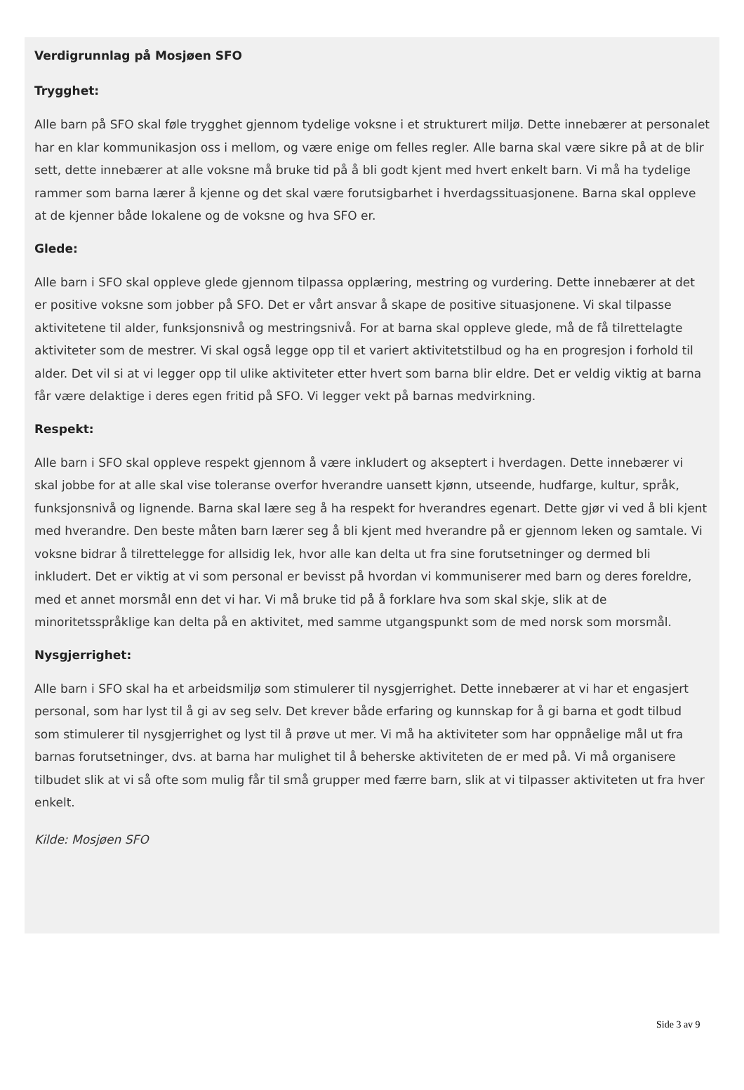Verdigrunnlag på Mosjøen SFO
Trygghet:
Alle barn på SFO skal føle trygghet gjennom tydelige voksne i et strukturert miljø. Dette innebærer at personalet har en klar kommunikasjon oss i mellom, og være enige om felles regler. Alle barna skal være sikre på at de blir sett, dette innebærer at alle voksne må bruke tid på å bli godt kjent med hvert enkelt barn. Vi må ha tydelige rammer som barna lærer å kjenne og det skal være forutsigbarhet i hverdagssituasjonene. Barna skal oppleve at de kjenner både lokalene og de voksne og hva SFO er.
Glede:
Alle barn i SFO skal oppleve glede gjennom tilpassa opplæring, mestring og vurdering. Dette innebærer at det er positive voksne som jobber på SFO. Det er vårt ansvar å skape de positive situasjonene. Vi skal tilpasse aktivitetene til alder, funksjonsnivå og mestringsnivå. For at barna skal oppleve glede, må de få tilrettelagte aktiviteter som de mestrer. Vi skal også legge opp til et variert aktivitetstilbud og ha en progresjon i forhold til alder. Det vil si at vi legger opp til ulike aktiviteter etter hvert som barna blir eldre. Det er veldig viktig at barna får være delaktige i deres egen fritid på SFO. Vi legger vekt på barnas medvirkning.
Respekt:
Alle barn i SFO skal oppleve respekt gjennom å være inkludert og akseptert i hverdagen. Dette innebærer vi skal jobbe for at alle skal vise toleranse overfor hverandre uansett kjønn, utseende, hudfarge, kultur, språk, funksjonsnivå og lignende. Barna skal lære seg å ha respekt for hverandres egenart. Dette gjør vi ved å bli kjent med hverandre. Den beste måten barn lærer seg å bli kjent med hverandre på er gjennom leken og samtale. Vi voksne bidrar å tilrettelegge for allsidig lek, hvor alle kan delta ut fra sine forutsetninger og dermed bli inkludert. Det er viktig at vi som personal er bevisst på hvordan vi kommuniserer med barn og deres foreldre, med et annet morsmål enn det vi har. Vi må bruke tid på å forklare hva som skal skje, slik at de minoritetsspråklige kan delta på en aktivitet, med samme utgangspunkt som de med norsk som morsmål.
Nysgjerrighet:
Alle barn i SFO skal ha et arbeidsmiljø som stimulerer til nysgjerrighet. Dette innebærer at vi har et engasjert personal, som har lyst til å gi av seg selv. Det krever både erfaring og kunnskap for å gi barna et godt tilbud som stimulerer til nysgjerrighet og lyst til å prøve ut mer. Vi må ha aktiviteter som har oppnåelige mål ut fra barnas forutsetninger, dvs. at barna har mulighet til å beherske aktiviteten de er med på. Vi må organisere tilbudet slik at vi så ofte som mulig får til små grupper med færre barn, slik at vi tilpasser aktiviteten ut fra hver enkelt.
Kilde: Mosjøen SFO
Side 3 av 9